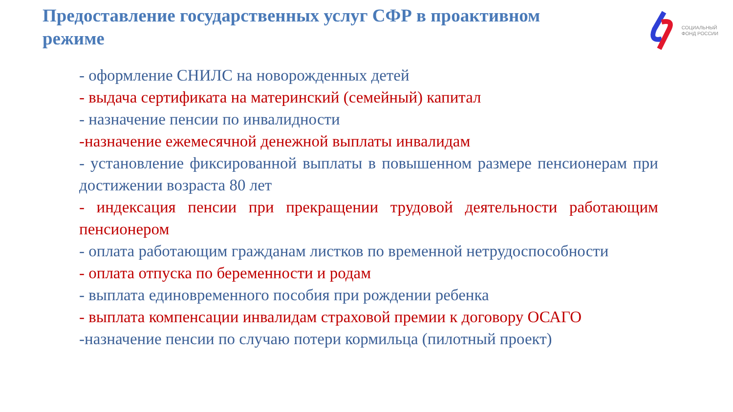Предоставление государственных услуг СФР в проактивном режиме
СОЦИАЛЬНЫЙ
ФОНД РОССИИ
- оформление СНИЛС на новорожденных детей
- выдача сертификата на материнский (семейный) капитал
- назначение пенсии по инвалидности
-назначение ежемесячной денежной выплаты инвалидам
- установление фиксированной выплаты в повышенном размере пенсионерам при достижении возраста 80 лет
- индексация пенсии при прекращении трудовой деятельности работающим пенсионером
- оплата работающим гражданам листков по временной нетрудоспособности
- оплата отпуска по беременности и родам
- выплата единовременного пособия при рождении ребенка
- выплата компенсации инвалидам страховой премии к договору ОСАГО
-назначение пенсии по случаю потери кормильца (пилотный проект)